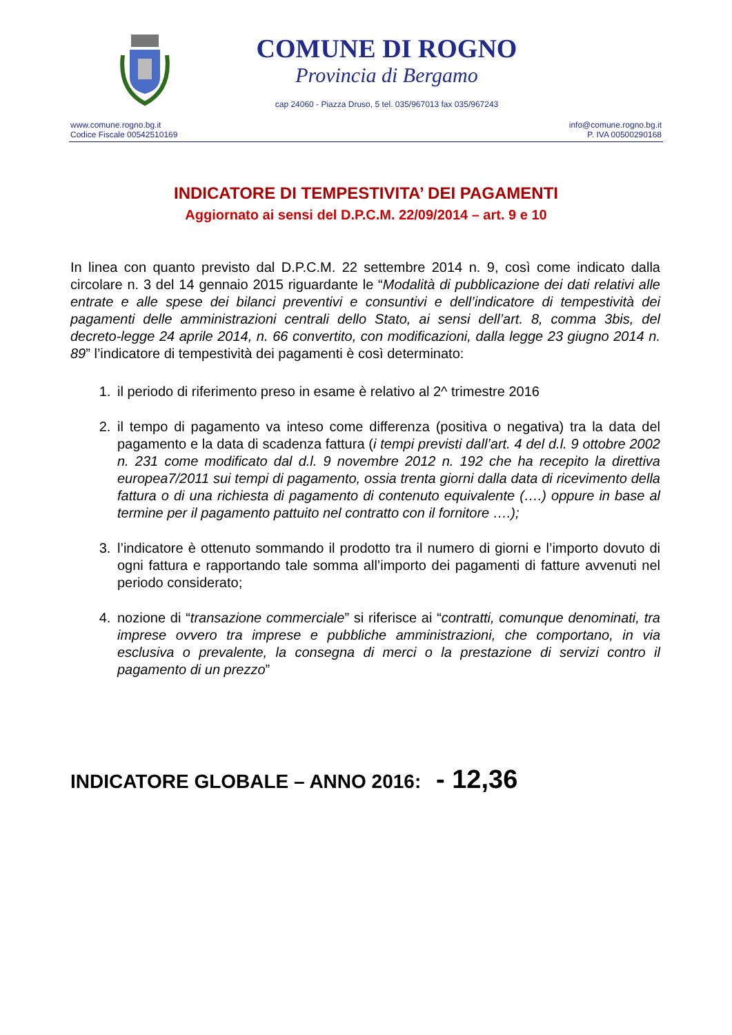COMUNE DI ROGNO
Provincia di Bergamo
cap 24060 - Piazza Druso, 5 tel. 035/967013 fax 035/967243
www.comune.rogno.bg.it
Codice Fiscale 00542510169
info@comune.rogno.bg.it
P. IVA 00500290168
INDICATORE DI TEMPESTIVITA’ DEI PAGAMENTI
Aggiornato ai sensi del D.P.C.M. 22/09/2014 – art. 9 e 10
In linea con quanto previsto dal D.P.C.M. 22 settembre 2014 n. 9, così come indicato dalla circolare n. 3 del 14 gennaio 2015 riguardante le “Modalità di pubblicazione dei dati relativi alle entrate e alle spese dei bilanci preventivi e consuntivi e dell’indicatore di tempestività dei pagamenti delle amministrazioni centrali dello Stato, ai sensi dell’art. 8, comma 3bis, del decreto-legge 24 aprile 2014, n. 66 convertito, con modificazioni, dalla legge 23 giugno 2014 n. 89” l’indicatore di tempestività dei pagamenti è così determinato:
1. il periodo di riferimento preso in esame è relativo al 2^ trimestre 2016
2. il tempo di pagamento va inteso come differenza (positiva o negativa) tra la data del pagamento e la data di scadenza fattura (i tempi previsti dall’art. 4 del d.l. 9 ottobre 2002 n. 231 come modificato dal d.l. 9 novembre 2012 n. 192 che ha recepito la direttiva europea7/2011 sui tempi di pagamento, ossia trenta giorni dalla data di ricevimento della fattura o di una richiesta di pagamento di contenuto equivalente (….) oppure in base al termine per il pagamento pattuito nel contratto con il fornitore ….);
3. l’indicatore è ottenuto sommando il prodotto tra il numero di giorni e l’importo dovuto di ogni fattura e rapportando tale somma all’importo dei pagamenti di fatture avvenuti nel periodo considerato;
4. nozione di “transazione commerciale” si riferisce ai “contratti, comunque denominati, tra imprese ovvero tra imprese e pubbliche amministrazioni, che comportano, in via esclusiva o prevalente, la consegna di merci o la prestazione di servizi contro il pagamento di un prezzo”
INDICATORE GLOBALE – ANNO 2016: - 12,36